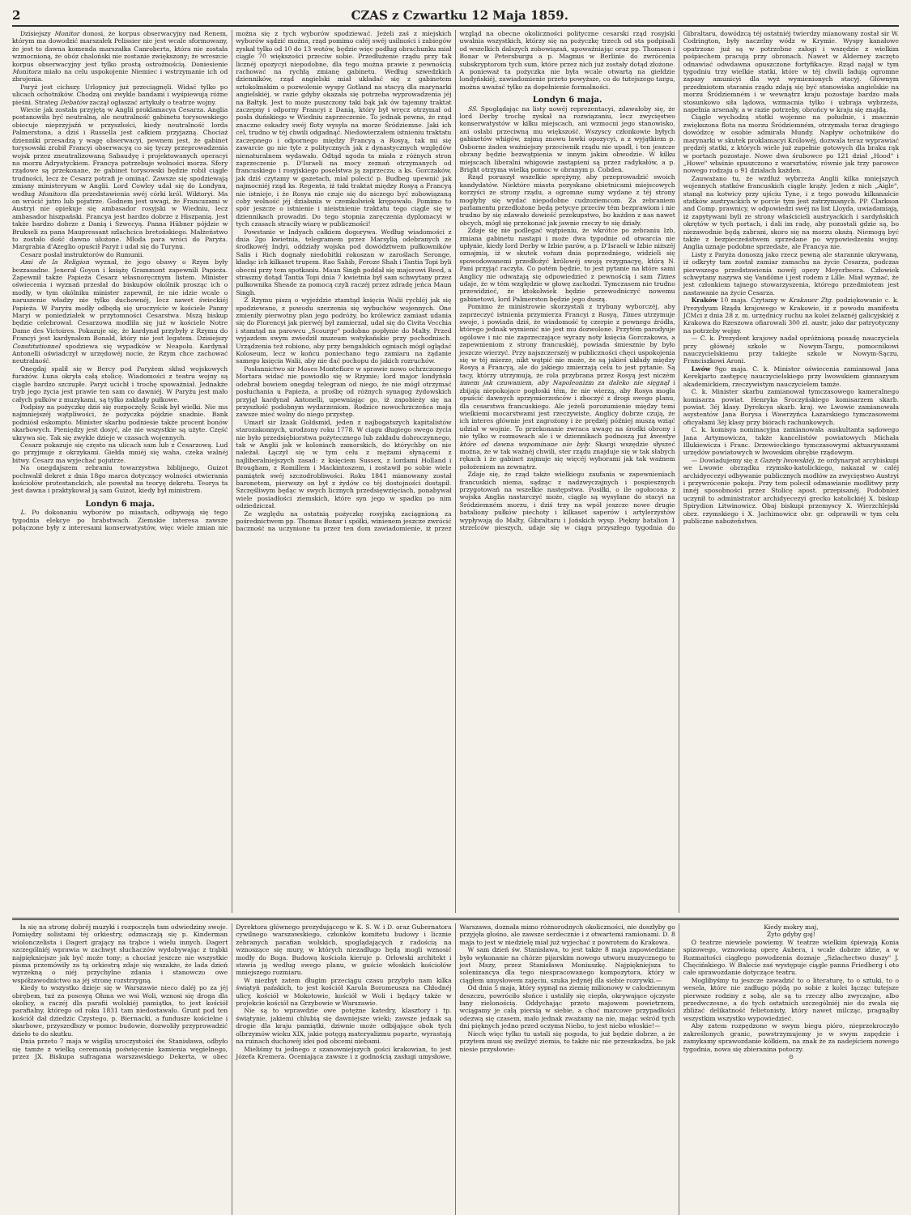2 CZAS z Czwartku 12 Maja 1859.
Dzisiejszy Monitor donosi, że korpus obserwacyjny nad Renem, którym ma dowodzić marszałek Pelissier nie jest wcale sformowany, że jest to dawna komenda marszałka Canroberta, która nie została wzmocnioną, że obóz chaloński nie zostanie zwiększony; że wreszcie korpus obserwacyjny jest tylko prostą ostrożnością. Doniesienie Monitora miało na celu uspokojenie Niemiec i wstrzymanie ich od zbrojenia.
Paryż jest cichszy. Urlopnicy już przeciągnęli. Widać tylko po ulicach ochotników. Chodzą oni zwykle bandami i wyśpiewują różne pieśni. Strateg Debatów zaczął ogłaszać artykuły o teatrze wojny.
Wiecie jak została przyjętą w Anglii proklamacya Cesarza. Anglia postanowiła być neutralną, ale neutralność gabinetu torysowskiego obiecuje nieprzyjaźń w przyszłości, kiedy neutralność lorda Palmerstona, a dziś i Russella jest całkiem przyjazną. Chociaż dzienniki przesadzą y wagę obserwacyi, pewnem jest, że gabinet torysowski zrobił Francyi obserwacyą co się tyczy przeprowadzenia wojsk przez zneutralizowaną Sabaudyę i projektowanych operacyi na morzu Adryatyckiem. Francya potrzebuje wolności morza. Sfery rządowe są przekonane, że gabinet torysowski będzie robił ciągłe trudności, lecz że Cesarz potrafi je ominąć. Zawsze się spodziewają zmiany ministeryum w Anglii. Lord Cowley udał się do Londynu, według Monitora dla przedstawienia swéj córki król. Wiktoryi. Ma on wrócić jutro lub pojutrze. Godnem jest uwagi, że Francuzami w Austryi nie opiekuje się ambasador rosyjski w Wiedniu, lecz ambasador hiszpański. Francya jest bardzo dobrze z Hiszpanią. Jest także bardzo dobrze z Danią i Szwecyą. Panna Hübner pójdzie w Brukseli za pana Maupressant szlachcica bretońskiego. Małżeństwo to zostało dość dawno ułożone. Młoda para wróci do Paryża. Margrabia d'Azeglio opuścił Paryż i udał się do Turynu.
Cesarz posłał instruktorów do Rumunii.
Ami de la Religion wyznał, że jego obawy o Rzym były bezzasadne. Jenerał Goyon i książę Grammont zapewnili Papieża. Zapewnił także Papieża Cesarz własnoręcznym listem. Minister oświecenia i wyznań przesłał do biskupów okólnik prosząc ich o modły, w tym okólniku minister zapewnił, że nie idzie wcale o naruszenie władzy nie tylko duchownéj, lecz nawet świeckiéj Papieża. W Paryżu modły odbędą się uroczyście w kościele Panny Maryi w poniedziałek w przytomności Cesarstwa. Mszą biskup będzie celebrował. Cesarzowa modliła się już w kościele Notre Dame des Victoires. Pokazuje się, że kardynał przybyły z Rzymu do Francyi jest kardynałem Bonald, który nie jest legatem. Dzisiejszy Constitutionnel spodziewa się wypadków w Neapolu. Kardynał Antonelli oświadczył w urzędowéj nocie, że Rzym chce zachować neutralność.
Onegdaj spalił się w Bercy pod Paryżem skład wojskowych furażów. Łuna okryła całą stolicę. Wiadomości z teatru wojny są ciągle bardzo szczupłe. Paryż ucichł i trochę spoważniał. Jednakże tryb jego życia jest prawie ten sam co dawniéj. W Paryżu jest mało całych pułków z muzykami, są tylko zakłady pułkowe.
Podpisy na pożyczkę dziś się rozpoczęły. Ścisk był wielki. Nie ma najmniejszéj wątpliwości, że pożyczka pójdzie snadnie. Bank podniósł eskompto. Minister skarbu podniesie także procent bonów skarbowych. Pieniędzy jest dosyć, ale nie wszystkie są użyte. Część ukrywa się. Tak się zwykle dzieje w czasach wojennych.
Cesarz pokazuje się często na ulicach sam lub z Cesarzową. Lud go przyjmuje z okrzykami. Giełda mniéj się waha, czeka walnéj bitwy. Cesarz ma wyjechać pojutrze.
Na onegdajszem zebraniu towarzystwa biblijnego, Guizot pochwalił dekret z dnia 18go marca dotyczący wolności otwierania kościołów protestanckich, ale powstał na teoryę dekretu. Teorya ta jest dawna i praktykował ją sam Guizot, kiedy był ministrem.
Londyn 6 maja.
L. Po dokonaniu wyborów po miastach, odbywają się tego tygodnia elekcye po hrabstwach. Ziemskie interesa zawsze połączone były z interesami konserwatystów, więc wiele zmian nie można się z tych wyborów spodziewać. Jeżeli zaś z miejskich wyborów sądzić można, rząd pomimo całéj swéj usilności i zabiegów zyskał tylko od 10 do 13 wotów, będzie więc podług obrachunku miał ciągle 70 większości przeciw sobie. Przedłużenie rządu przy tak licznéj opozycyi niepodobne, dla tego można prawie z pewnością rachować na rychłą zmianę gabinetu. Według szwedzkich dzienników, rząd angielski miał układać się z gabinetem sztokolmskim o pozwolenie wyspy Gotland na stacyą dla marynarki angielskiéj, w razie gdyby okazała się potrzeba wyprowadzenia jéj na Bałtyk. Jest to może puszczony taki bąk jak ów tajemny traktat zaczepny i odporny Francyi z Danią, który był wręcz otrzymał od posła duńskiego w Wiedniu zaprzeczenie. To jednak pewna, że rząd znaczne eskadry swéj floty wysyła na morze Śródziemne. Jaki ich cel, trudno w téj chwili odgadnąć. Niedowierzałem istnieniu traktatu zaczepnego i odpornego między Francyą a Rosyą, tak mi się zawarcie go nie tyle z politycznych jak z dynastycznych względów nienaturalnem wydawało. Odtąd ugoda ta miała z różnych stron zaprzeczenie p. D'Israeli na mocy zeznań otrzymanych od francuskiego i rosyjskiego poselstwa ją zaprzecza; a ks. Gorczaków, jak dziś czytamy w gazetach, miał polecić p. Budbeg upewnić jak najmocniéj rząd ks. Regenta, iż taki traktat między Rosyą a Francyą nie istnieje, i że Rosya nie czuje się do niczego być zobowiązaną coby wolność jéj działania w czemkolwiek krępowało. Pomimo to spór jeszcze o istnienie i nieistnienie traktatu tego ciągle się w dziennikach prowadzi. Do tego stopnia zaręczenia dyplomacyi w tych czasach straciły wiarę w publiczności!
Powstanie w Indyach całkiem dogorywa. Według wiadomości z dnia 2go kwietnia, telegramem przez Marsylią odebranych ze środkowéj Indyi, oddziały wojska pod dowództwem pułkowników Salis i Rich dognały niedobitki rokoszan w zaroślach Seronge, kładąc ich kilkaset trupem. Rao Sahib, Feroze Shah i Tantia Topi byli obecni przy tem spotkaniu. Maun Singh poddał się majorowi Reed, a straszny dotąd Tantia Topi dnia 7 kwietnia był sam schwytany przez pułkownika Sheade za pomocą czyli raczéj przez zdradę jeńca Maun Singh.
Z Rzymu piszą o wyjeździe ztamtąd księcia Walii rychléj jak się spodziewano, z powodu szerzenia się wybuchów wojennych. One zmieniły pierwotny plan jego podróży, bo królewicz zamiast udania się do Florencyi jak pierwéj był zamierzał, udał się do Civita Vecchia i stamtąd na parowcu „Scourge" podobno popłynie do Malty. Przed wyjazdem swym zwiedził muzeum watykańskie przy pochodniach. Urządzenia też robiono, aby przy bengalskich ogniach mógł oglądać Koloseum, lecz w końcu poniechano tego zamiaru na żądanie samego księcia Walii, aby nie dać pochopu do jakich rozruchów.
Posłannictwo sir Moses Montefiore w sprawie nowo ochrzczonego Mortara widać nie powiodło się w Rzymie; lord major londyński odebrał bowiem onegdaj telegram od niego, że nie mógł otrzymać posłuchania u Papieża, a prośbę od różnych synagog żydowskich przyjął kardynał Antonelli, upewniając go, iż zapobieży się na przyszłość podobnym wydarzeniom. Rodzice nowochrzczeńca mają zawsze mieć wolny do niego przystęp.
Umarł sir Izaak Goldsmid, jeden z najbogatszych kapitalistów starozakonnych, urodzony roku 1778. W ciągu długiego swego życia nie było przedsiębiorstwa pożytecznego lub zakładu dobroczynnego, tak w Anglii jak w koloniach zamorskich, do którychby on nie należał. Łączył się w tym celu z mężami słynącemi z najliberalniejszych zasad: z księciem Sussex, z lordami Holland i Brougham, z Romillem i Mackintoszem, i zostawił po sobie wiele pamiątek swéj szczodrobliwości. Roku 1841 mianowany został baronetem, pierwszy on był z żydów co téj dostojności dostąpił. Szczęśliwym będąc w swych licznych przedsięwzięciach, ponabywał wiele posiadłości ziemskich, które syn jego w spadku po nim odziedziczał.
Ze względu na ostatnią pożyczkę rosyjską zaciągnioną za pośrednictwem pp. Thomas Bonar i spółki, winienem jeszcze zwrócić baczność na uczynione tu przez ten dom zawiadomienie, iż przez wzgląd na obecne okoliczności polityczne cesarski rząd rosyjski uwalnia wszystkich, którzy się na pożyczkę trzech od sta podpisali od wszelkich dalszych zobowiązań, upoważniając oraz pp. Thomson i Bonar w Petersburgu a p. Magnus w Berlinie do zwrócenia subskryptorom tych sum, które przez nich już zostały dotąd złożone. A ponieważ ta pożyczka nie była wcale otwartą na giełdzie londyńskiéj, zawiadomienie przeto powyższe, co do tutejszego targu, można uważać tylko za dopełnienie formalności.
Londyn 6 maja.
SS. Spoglądając na listy nowéj reprezentacyi, zdawałoby się, że lord Derby trochę zyskał na rozwiązaniu, lecz zwycięstwo konserwatystów w kilku miejscach, ani wzmocni jego stanowisko, ani osłabi przeciwną mu większość. Wszyscy członkowie byłych gabinetów whigów, zajmą znowu ławki opozycyi, a z wyjątkiem p. Osborne żaden ważniejszy przeciwnik rządu nie upadł, i ten jeszcze obrany będzie bezwątpienia w innym jakim obwodzie. W kilku miejscach liberalni whigowie zastąpieni są przez radykałów, a p. Bright otrzyma wielką pomoc w obranym p. Cobden.
Rząd poruszył wszelkie sprężyny, aby przeprowadzić swoich kandydatów. Niektóre miasta pozyskano obietnicami miejscowych korzyści ze strony rządu, a ogromne sumy wydane z téj strony mogłyby się wydać niepodobne cudzoziemcom. Za zebraniem parlamentu przedłożone będą petycye przeciw tém bezprawiom i nie trudno by się zdawało dowieść przekupstwo, bo każden z nas nawet obcych, mógł się przekonać jak jawnie rzeczy te się działy.
Zdaje się nie podlegać wątpieniu, że wkrótce po zebraniu Izb, zmiana gabinetu nastąpi i może dwa tygodnie od otwarcia nie upłynie, kiedy lord Derby w Izbie parów, a p. D'Israeli w Izbie niższéj oznajmią, iż w skutek votum dnia poprzedniego, widzieli się spowodowanemi przedłożyć królowéj swoją rezygnacyę, którą N. Pani przyjąć raczyła. Co potém będzie, to jest pytanie na które sami Anglicy nie odważają się odpowiedzieć z pewnością i sam Times udaje, że w tém względzie w głowę zachodzi. Tymczasem nie trudno przewidzieć, że ktokolwiek będzie przewodniczyć nowemu gabinetowi, lord Palmerston będzie jego duszą.
Pomimo że ministrowie skorzystali z trybuny wyborczéj, aby zaprzeczyć istnienia przymierza Francyi z Rosyą, Times utrzymuje swoje, i powiada dziś, że wiadomość tę czerpie z pewnego źródła, którego jednak wymienić nie jest mu dozwolone. Przytém parodyuje ogólowe i nic nie zaprzeczające wyrazy noty księcia Gorczakowa, a zapewnieniom z strony francuskiéj, powiada śmiesznie by było jeszcze wierzyć. Przy najszczerszéj w publiczności chęci uspokojenia się w téj mierze, nikt wątpić nie może, że są jakieś układy między Rosyą a Francyą, ale do jakiego zmierzają celu to jest pytanie. Są tacy, którzy utrzymują, że rola przybrana przez Rosyą jest niczém innem jak czuwaniem, aby Napoleonizm za daleko nie sięgnął i zbijają niepokojące pogłoski tém, że nie wierzą, aby Rosya mogła opuścić dawnych sprzymierzeńców i zboczyć z drogi swego planu, dla cesarstwa francuskiego. Ale jeżeli porozumienie między temi wielkiemi mocarstwami jest rzeczywiste, Anglicy dobrze czują, że ich interes głównie jest zagrożony i że prędzéj później muszą wziąć udział w wojnie. To przekonanie zwraca uwagę na środki obrony i nie tylko w rozmowach ale i w dziennikach podnoszą już kwestye które od dawna wspominane nie były. Skargi wszędzie słyszeć można, że w tak ważnéj chwili, ster rządu znajduje się w tak słabych rękach i że gabinet zajmuje się więcéj wyborami jak tak ważnem położeniem na zewnątrz.
Zdaje się, że rząd także wielkiego zaufania w zapewnieniach francuskich niema, sądząc z nadzwyczajnych i pospiesznych przygotowań na wszelkie następstwa. Posiłki, o ile ogołocona z wojska Anglia nastarczyć może, ciągle są wysyłane do stacyi na Śródziemném morzu, i dziś trzy na wpół jeszcze nowe drugie bataliony pułków piechoty i kilkaset saperów i artylerzystów wypływają do Malty, Gibraltaru i Jońskich wysp. Piękny batalion 1 strzelców pieszych, udaje się w ciągu przyszłego tygodnia do Gibraltaru, dowódzcą téj ostatniéj twierdzy mianowany został sir W. Codrington, były naczelny wódz w Krymie. Wyspy kanałowe opatrzone już są w potrzebne załogi i wszędzie z wielkim pośpiechem pracują przy obronach. Nawet w Alderney zaczęto odnawiać odwdawna opuszczone fortyfikacye. Rząd najął w tym tygodniu trzy wielkie statki, które w téj chwili ładują ogromne zapasy amunicyi dla wyż wymienionych stacyj. Głównym przedmiotem starania rządu zdają się być stanowiska angielskie na morzu Śródziemném i w wewnątrz kraju pozostaje bardzo mała stosunkowo siła lądowa, wzmacnia tylko i uzbraja wybrzeża, napełnia arsenały, a w razie potrzeby, obrońcy w kraju się znajdą.
Ciągle wychodzą statki wojenne na południe, i znacznie zwiększona flota na morzu Śródziemném, otrzymała teraz drugiego dowódzcę w osobie admirała Mundy. Napływ ochotników do marynarki w skutek proklamacyi Królowéj, dozwala teraz wyprawiać prędzéj statki, z których wiele już zupełnie gotowych dla braku rąk w portach pozostaje. Nowe dwa śrubowce po 121 dział „Hood" i „Howe" właśnie spuszczono z warsztatów, równie jak trzy parowce nowego rodzaju o 91 działach każden.
Zauważano tu, że wzdłuż wybrzeża Anglii kilka mniejszych wojennych statków francuskich ciągle krąży. Jeden z nich „Aigle", stanął na kotwicy przy ujściu Tyne, i z tego powodu kilkanaście statków austryackich w porcie tym jest zatrzymanych. PP. Clarkson and Comp. prawnicy, w odpowiedzi swéj na list Lloyda, uwiadamiają, iż zapytywani byli ze strony właścicieli austryackich i sardyńskich okrętów w tych portach, i dali im radę, aby pozostali gdzie są, bo niezawodnie będą zabrani, skoro się na morzu okażą. Niemogą być także z bezpieczeństwem sprzedane po wypowiedzeniu wojny. Anglia uznaje podobne sprzedaże, ale Francya nie.
Listy z Paryża donoszą jako rzecz pewną ale starannie ukrywaną, iż odkryty tam został zamiar zamachu na życie Cesarza, podczas pierwszego przedstawienia nowéj opery Meyerbeera. Człowiek schwytany nazywa się Vandôme i jest rodem z Lille. Miał wyznać, że jest członkiem tajnego stowarzyszenia, którego przedmiotem jest nastawanie na życie Cesarza.
Kraków 10 maja. Czytamy w Krakauer Ztg. podziękowanie c. k. Prezydyum Rządu krajowego w Krakowie, iż z powodu manifestu JCMci z dnia 28 z. m. urzędnicy ruchu na kolei żelaznéj galicyjskiéj z Krakowa do Rzeszowa ofiarowali 300 zł. austr, jako dar patryotyczny na potrzeby wojny.
— C. k. Prezydent krajowy nadał opróżnioną posadę nauczyciela przy głównéj szkole w Nowym-Targu, pomocnikowi nauczycielskiemu przy takiejże szkole w Nowym-Sączu, Franciszkowi Aroni.
Lwów 9go maja. C. k. Minister oświecenia zamianował Jana Kerekjarto zastępcę nauczycielskiego przy lwowskiem gimnazyum akademickiem, rzeczywistym nauczycielem tamże.
C. k. Minister skarbu zamianował tymczasowego kameralnego komisarza powiat. Henryka Sroczyńskiego komisarzem skarb. powiat. 3éj klasy. Dyrekcya skarb. kraj. we Lwowie zamianowała asystentów Jana Borysa i Wawrzyńca Łazarskiego tymczasowemi oficyałami 3éj klasy przy biórach rachunkowych.
C. k. komisya nominacyjna zamianowała auskultanta sądowego Jana Artymowicza, także kancelistów powiatowych Michała Illukiewicza i Franc. Drzewieckiego tymczasowymi aktuaryuszami urzędów powiatowych w lwowskim obrębie rządowym.
— Dowiadujemy się z Gazety lwowskiéj, że ordynaryat arcybiskupi we Lwowie obrządku rzymsko-katolickiego, nakazał w całéj archidyecezyi odbywanie publicznych modłów za zwycięstwo Austryi i przywrócenie pokoju. Przy tem polecił odmawianie modlitwy przy innéj sposobności przez Stolicę apost. przepisanéj. Podobnież uczynił to administrator archidyecezyi grecko katolickiéj X. biskup Spirydion Litwinowicz. Obaj biskupi przemyscy X. Wierzchlejski obrz. rzymskiego i X. Jachimowicz obr. gr. odprawili w tym celu publiczne nabożeństwa.
ła się na stronę dobréj muzyki i rozpoczęła tam odwiedziny swoje. Pomiędzy solistami téj orkiestry, odznaczają się p. Kinderman wiolonczelista i Dagert grający na trąbce i wielu innych. Dagert szczególniéj wprawia w zachwyt słuchaczów wydobywając z trąbki najpiękniejsze jak być może tony; a chociaż jeszcze nie wszystkie pisma przemówiły za tą orkiestrą zdaje się wszakże, że lada dzień wyrzekną o niéj przychylne zdania i stanowczo owe współzawodnictwo na jéj stronę rozstrzygną.
Kiedy to wszystko dzieje się w Warszawie nieco daléj po za jéj obrębem, tuż za posesyą Ohma we wsi Woli, wznosi się droga dla okolicy, a raczéj dla parafii wolskiéj pamiątka, to jest kościół parafialny, którego od roku 1831 tam niedostawało. Grunt pod ten kościół dał dziedzic Czystego, p. Biernacki, a fundusze kościelne i skarbowe, przyszedłszy w pomoc budowie, dozwoliły przyprowadzić dzieło to do skutku.
Dnia przeto 7 maja w wigilią uroczystości św. Stanisława, odbyło się tamże z wielką ceremonią poświęcenie kamienia węgielnego, przez JX. Biskupa sufragana warszawskiego Dekerta, w obec Dyrektora głównego prezydującego w K. S. W. i D. oraz Gubernatora cywilnego warszawskiego, członków komitetu budowy i licznie zebranych parafian wolskich, spoglądających z radością na wznoszące się mury, w których niezadługo będą mogli wznosić modły do Boga. Budową kościoła kieruje p. Orłowski architekt i stawia ją według swego planu, w guście włoskich kościołów mniejszego rozmiaru.
W niezbyt zatem długim przeciągu czasu przybyło nam kilka świątyń pańskich, to jest kościół Karola Boromeusza na Chłodnéj ulicy, kościół w Mokotowie, kościół w Woli i będący także w projekcie kościół na Grzybowie w Warszawie.
Nie są to wprawdzie owe potężne katedry, klasztory i tp. świątynie, jakiemi chlubią się dawniejsze wieki; zawsze jednak są drogie dla kraju pamiątki, dziwnie może odbijające obok tych olbrzymów wieku XIX, jakie potęgą materyalizmu poparte, wyrastają na ruinach duchowéj idei pod obcemi niebami.
Mieliśmy tu jednego z szanowniejszych gości krakowian, to jest Józefa Kremera. Oceniająca zawsze i z godnością zasługi umysłowe, Warszawa, doznała mimo różnorodnych okoliczności, nie doszłyby go przyjęła głośno, ale zawsze serdecznie i z otwartemi ramionami. D. 8 maja to jest w niedzielę miał już wyjechać z powrotem do Krakowa.
W sam dzień św. Stanisława, to jest także 8 maja zapowiedziane było wykonanie na chórze pijarskim nowego utworu muzycznego to jest Mszy, przez Stanisława Moniuszkę. Najpiękniejsza to solenizancya dla tego niespracowanego kompozytora, który w ciągłem umysłowem zajęciu, szuka jedynéj dla siebie rozrywki.—
Od dnia 5 maja, który sypnął na ziemię milionowy w całodziennym deszczu, powróciło słońce i ustaliły się ciepła, okrywające ojczyste łany zielonością. Oddychając przeto majowem powietrzem, wciągamy je całą piersią w siebie, a choć marcowe przypadłości odezwą się czasem, mało jednak zważamy na nie, mając wśród tych dni pięknych jedno przed oczyma Niebo, to jest niebo włoskie!—
Niech więc tylko tu ustali się pogoda, to już będzie dobrze, a że przytem musi się zwilżyć ziemia, to także nic nie przeszkadza, bo jak niesie przysłowie:
Kiedy mokry maj,
Żyto gdyby gaj!
O teatrze niewiele powiemy. W teatrze wielkim śpiewają Konia spizowego, wznowioną operę Aubera, i wcale dobrze idzie, a w Rozmaitości ciągłego powodzenia doznaje „Szlachectwo duszy" J. Chęcińskiego. W Balecie zaś występuje ciągle panna Friedberg i oto całe sprawozdanie dotyczące teatru.
Moglibyśmy tu jeszcze zawadzić to o literaturę, to o sztuki, to o wesela, które nie zadługo pójdą po sobie z kolei łącząc tutejsze pierwsze rodziny z sobą, ale są to rzeczy albo zwyczajne, albo przedwczesne, a do tych ostatnich szczególniéj nie do zwala się zbliżać delikatność felietonisty, który nawet milcząc, pragnąłby wszystkim wszystko wypowiedzieć.
Aby zatem rozpędzone w swym biegu pióro, nieprzekroczyło zakreślonych granic, powstrzymujemy je w swym zapędzie i zamykamy sprawozdanie kółkiem, na znak że za nadejściem nowego tygodnia, nowa się zbieranina potoczy.
⊙